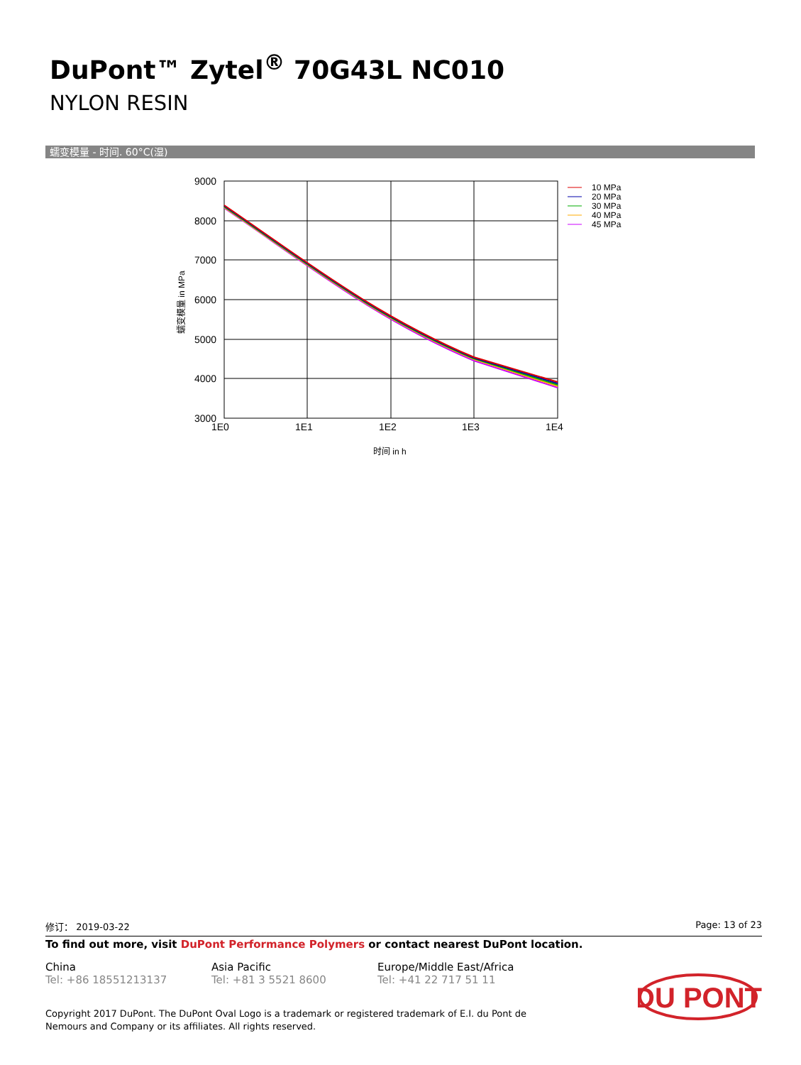DuPont™ Zytel<sup>®</sup> 70G43L NC010
NYLON RESIN
蠕变模量 - 时间. 60°C(湿)
9000
8000
7000
6000
5000
4000
3000
1E0
1E1
1E2
1E3
1E4
时间 in h
蠕变模量 in MPa
10 MPa
20 MPa
30 MPa
40 MPa
45 MPa
修订： 2019-03-22 Page: 13 of 23
To find out more, visit DuPont Performance Polymers or contact nearest DuPont location.
China
Tel: +86 18551213137
Asia Pacific
Tel: +81 3 5521 8600
Europe/Middle East/Africa
Tel: +41 22 717 51 11
Copyright 2017 DuPont. The DuPont Oval Logo is a trademark or registered trademark of E.I. du Pont de Nemours and Company or its affiliates. All rights reserved.
DU PONT